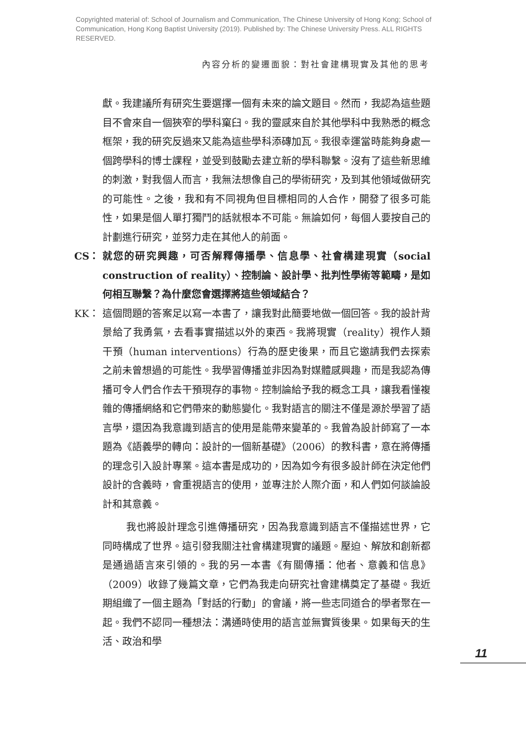Copyrighted material of: School of Journalism and Communication, The Chinese University of Hong Kong; School of Communication, Hong Kong Baptist University (2019). Published by: The Chinese University Press. ALL RIGHTS RESERVED.
內容分析的變遷面貌：對社會建構現實及其他的思考
獻。我建議所有研究生要選擇一個有未來的論文題目。然而，我認為這些題目不會來自一個狹窄的學科窠臼。我的靈感來自於其他學科中我熟悉的概念框架，我的研究反過來又能為這些學科添磚加瓦。我很幸運當時能夠身處一個跨學科的博士課程，並受到鼓勵去建立新的學科聯繫。沒有了這些新思維的刺激，對我個人而言，我無法想像自己的學術研究，及到其他領域做研究的可能性。之後，我和有不同視角但目標相同的人合作，開發了很多可能性，如果是個人單打獨鬥的話就根本不可能。無論如何，每個人要按自己的計劃進行研究，並努力走在其他人的前面。
CS： 就您的研究興趣，可否解釋傳播學、信息學、社會構建現實（social construction of reality）、控制論、設計學、批判性學術等範疇，是如何相互聯繫？為什麼您會選擇將這些領域結合？
KK： 這個問題的答案足以寫一本書了，讓我對此簡要地做一個回答。我的設計背景給了我勇氣，去看事實描述以外的東西。我將現實（reality）視作人類干預（human interventions）行為的歷史後果，而且它邀請我們去探索之前未曾想過的可能性。我學習傳播並非因為對媒體感興趣，而是我認為傳播可令人們合作去干預現存的事物。控制論給予我的概念工具，讓我看懂複雜的傳播網絡和它們帶來的動態變化。我對語言的關注不僅是源於學習了語言學，還因為我意識到語言的使用是能帶來變革的。我曾為設計師寫了一本題為《語義學的轉向：設計的一個新基礎》（2006）的教科書，意在將傳播的理念引入設計專業。這本書是成功的，因為如今有很多設計師在決定他們設計的含義時，會重視語言的使用，並專注於人際介面，和人們如何談論設計和其意義。
我也將設計理念引進傳播研究，因為我意識到語言不僅描述世界，它同時構成了世界。這引發我關注社會構建現實的議題。壓迫、解放和創新都是通過語言來引領的。我的另一本書《有關傳播：他者、意義和信息》（2009）收錄了幾篇文章，它們為我走向研究社會建構奠定了基礎。我近期組織了一個主題為「對話的行動」的會議，將一些志同道合的學者聚在一起。我們不認同一種想法：溝通時使用的語言並無實質後果。如果每天的生活、政治和學
11